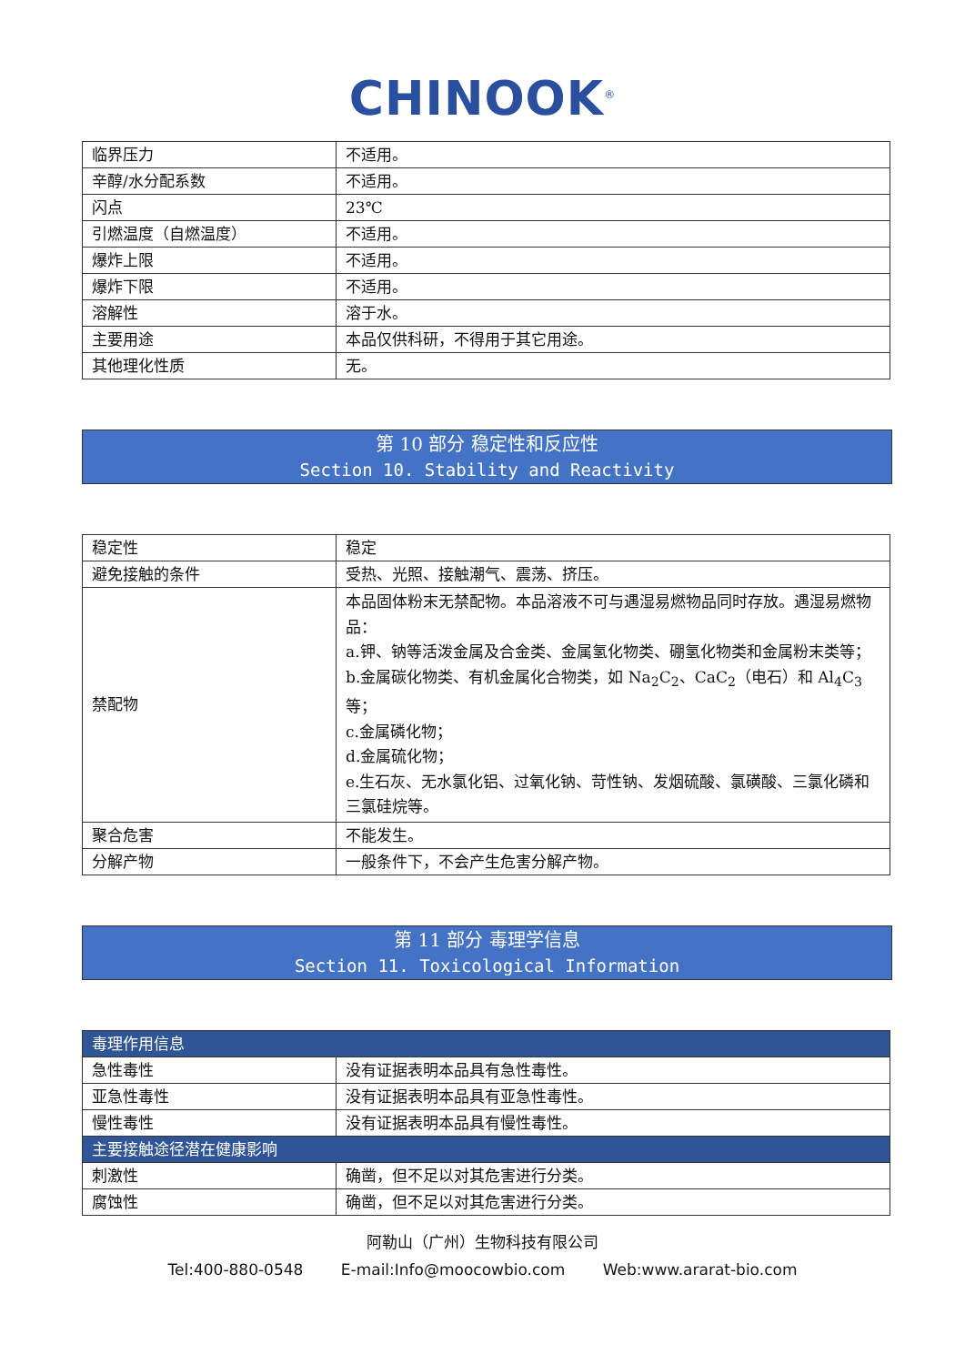CHINOOK<sup>®</sup>
| 临界压力 | 不适用。 |
| 辛醇/水分配系数 | 不适用。 |
| 闪点 | 23℃ |
| 引燃温度（自燃温度） | 不适用。 |
| 爆炸上限 | 不适用。 |
| 爆炸下限 | 不适用。 |
| 溶解性 | 溶于水。 |
| 主要用途 | 本品仅供科研，不得用于其它用途。 |
| 其他理化性质 | 无。 |
第 10 部分 稳定性和反应性
Section 10. Stability and Reactivity
| 稳定性 | 稳定 |
| 避免接触的条件 | 受热、光照、接触潮气、震荡、挤压。 |
| 禁配物 | 本品固体粉末无禁配物。本品溶液不可与遇湿易燃物品同时存放。遇湿易燃物品： a.钾、钠等活泼金属及合金类、金属氢化物类、硼氢化物类和金属粉末类等； b.金属碳化物类、有机金属化合物类，如 Na<sub>2</sub>C<sub>2</sub>、CaC<sub>2</sub>（电石）和 Al<sub>4</sub>C<sub>3</sub> 等； c.金属磷化物； d.金属硫化物； e.生石灰、无水氯化铝、过氧化钠、苛性钠、发烟硫酸、氯磺酸、三氯化磷和三氯硅烷等。 |
| 聚合危害 | 不能发生。 |
| 分解产物 | 一般条件下，不会产生危害分解产物。 |
第 11 部分 毒理学信息
Section 11. Toxicological Information
| 毒理作用信息 | |
| 急性毒性 | 没有证据表明本品具有急性毒性。 |
| 亚急性毒性 | 没有证据表明本品具有亚急性毒性。 |
| 慢性毒性 | 没有证据表明本品具有慢性毒性。 |
| 主要接触途径潜在健康影响 | |
| 刺激性 | 确凿，但不足以对其危害进行分类。 |
| 腐蚀性 | 确凿，但不足以对其危害进行分类。 |
阿勒山（广州）生物科技有限公司
Tel:400-880-0548 E-mail:Info@moocowbio.com Web:www.ararat-bio.com